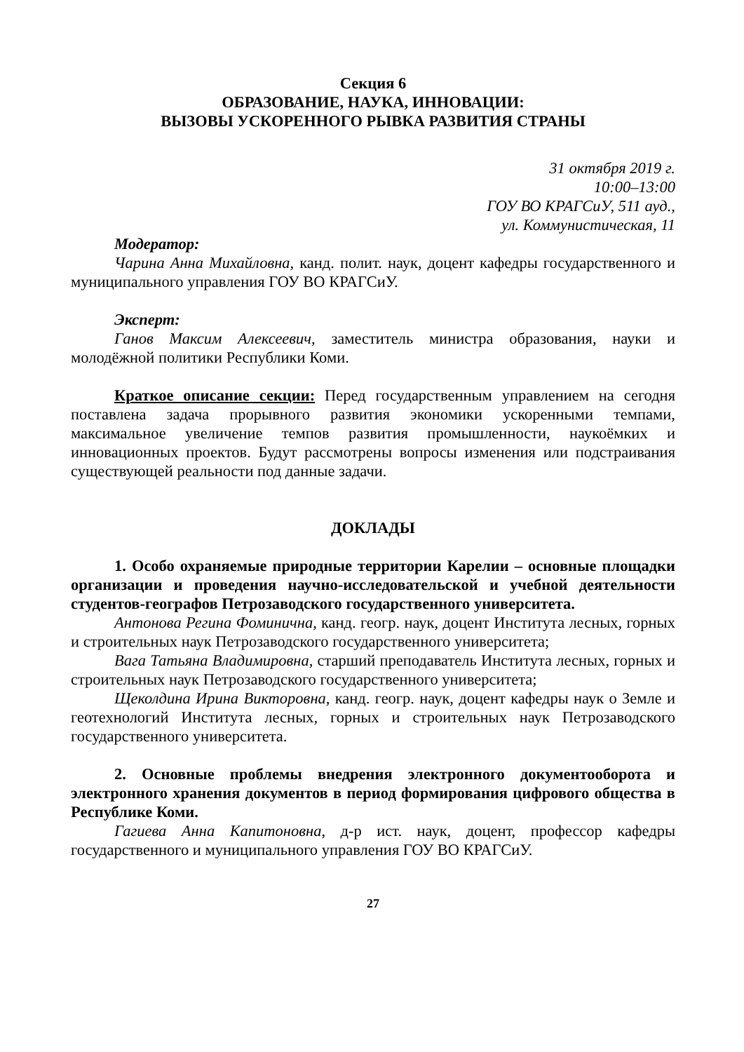Секция 6
ОБРАЗОВАНИЕ, НАУКА, ИННОВАЦИИ:
ВЫЗОВЫ УСКОРЕННОГО РЫВКА РАЗВИТИЯ СТРАНЫ
31 октября 2019 г.
10:00–13:00
ГОУ ВО КРАГСиУ, 511 ауд.,
ул. Коммунистическая, 11
Модератор:
Чарина Анна Михайловна, канд. полит. наук, доцент кафедры государственного и муниципального управления ГОУ ВО КРАГСиУ.
Эксперт:
Ганов Максим Алексеевич, заместитель министра образования, науки и молодёжной политики Республики Коми.
Краткое описание секции: Перед государственным управлением на сегодня поставлена задача прорывного развития экономики ускоренными темпами, максимальное увеличение темпов развития промышленности, наукоёмких и инновационных проектов. Будут рассмотрены вопросы изменения или подстраивания существующей реальности под данные задачи.
ДОКЛАДЫ
1. Особо охраняемые природные территории Карелии – основные площадки организации и проведения научно-исследовательской и учебной деятельности студентов-географов Петрозаводского государственного университета.
Антонова Регина Фоминична, канд. геогр. наук, доцент Института лесных, горных и строительных наук Петрозаводского государственного университета;
Вага Татьяна Владимировна, старший преподаватель Института лесных, горных и строительных наук Петрозаводского государственного университета;
Щеколдина Ирина Викторовна, канд. геогр. наук, доцент кафедры наук о Земле и геотехнологий Института лесных, горных и строительных наук Петрозаводского государственного университета.
2. Основные проблемы внедрения электронного документооборота и электронного хранения документов в период формирования цифрового общества в Республике Коми.
Гагиева Анна Капитоновна, д-р ист. наук, доцент, профессор кафедры государственного и муниципального управления ГОУ ВО КРАГСиУ.
27